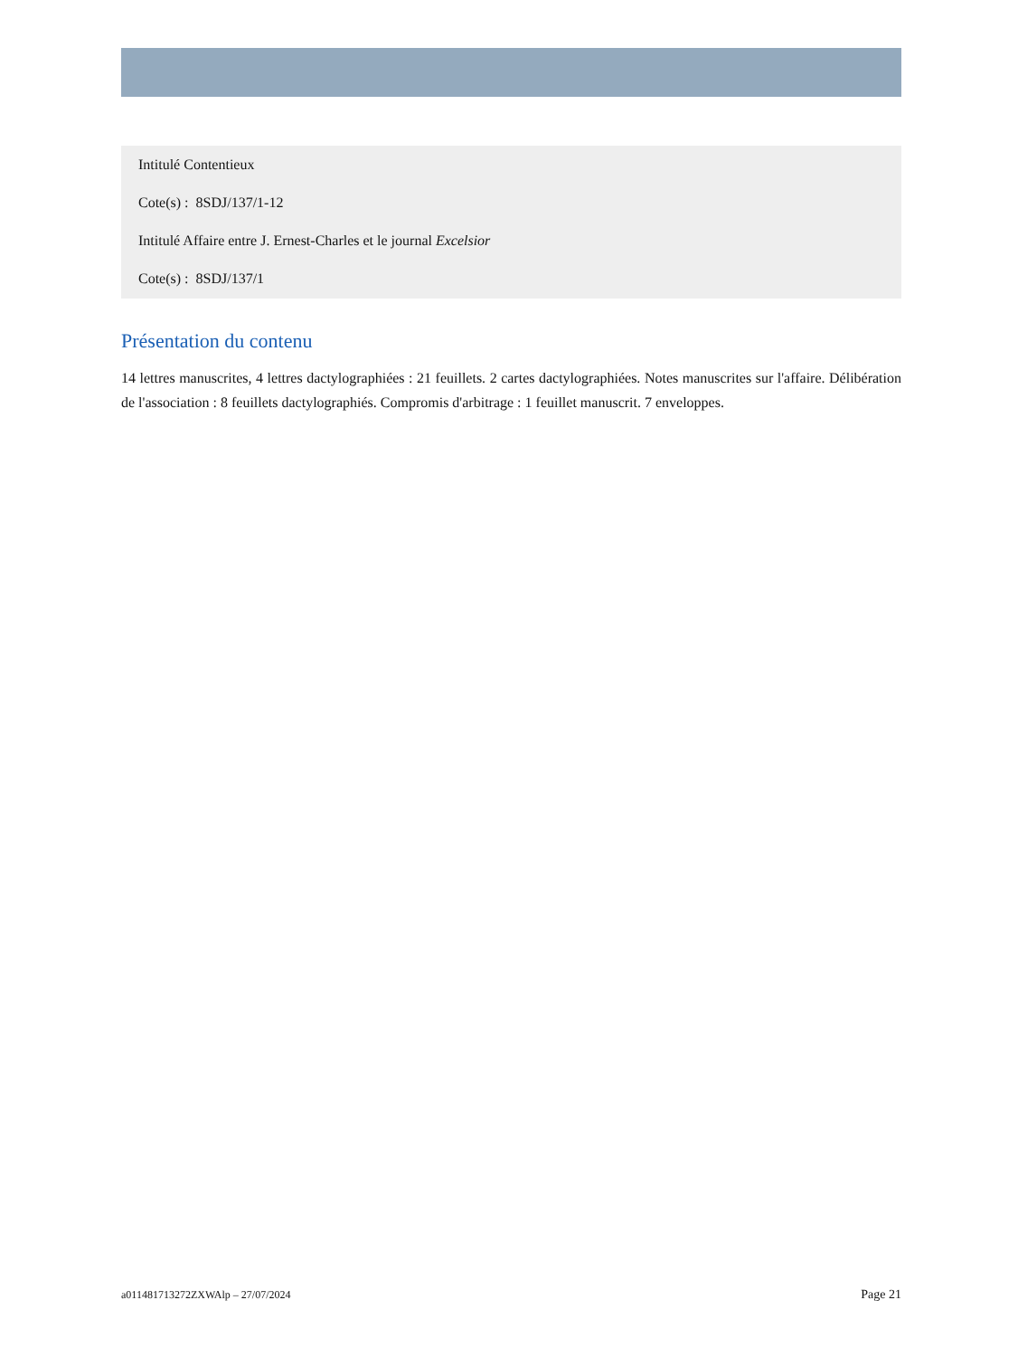Intitulé Contentieux
Cote(s) : 8SDJ/137/1-12
Intitulé Affaire entre J. Ernest-Charles et le journal Excelsior
Cote(s) : 8SDJ/137/1
Présentation du contenu
14 lettres manuscrites, 4 lettres dactylographiées : 21 feuillets. 2 cartes dactylographiées. Notes manuscrites sur l'affaire. Délibération de l'association : 8 feuillets dactylographiés. Compromis d'arbitrage : 1 feuillet manuscrit. 7 enveloppes.
a011481713272ZXWAlp – 27/07/2024 Page 21